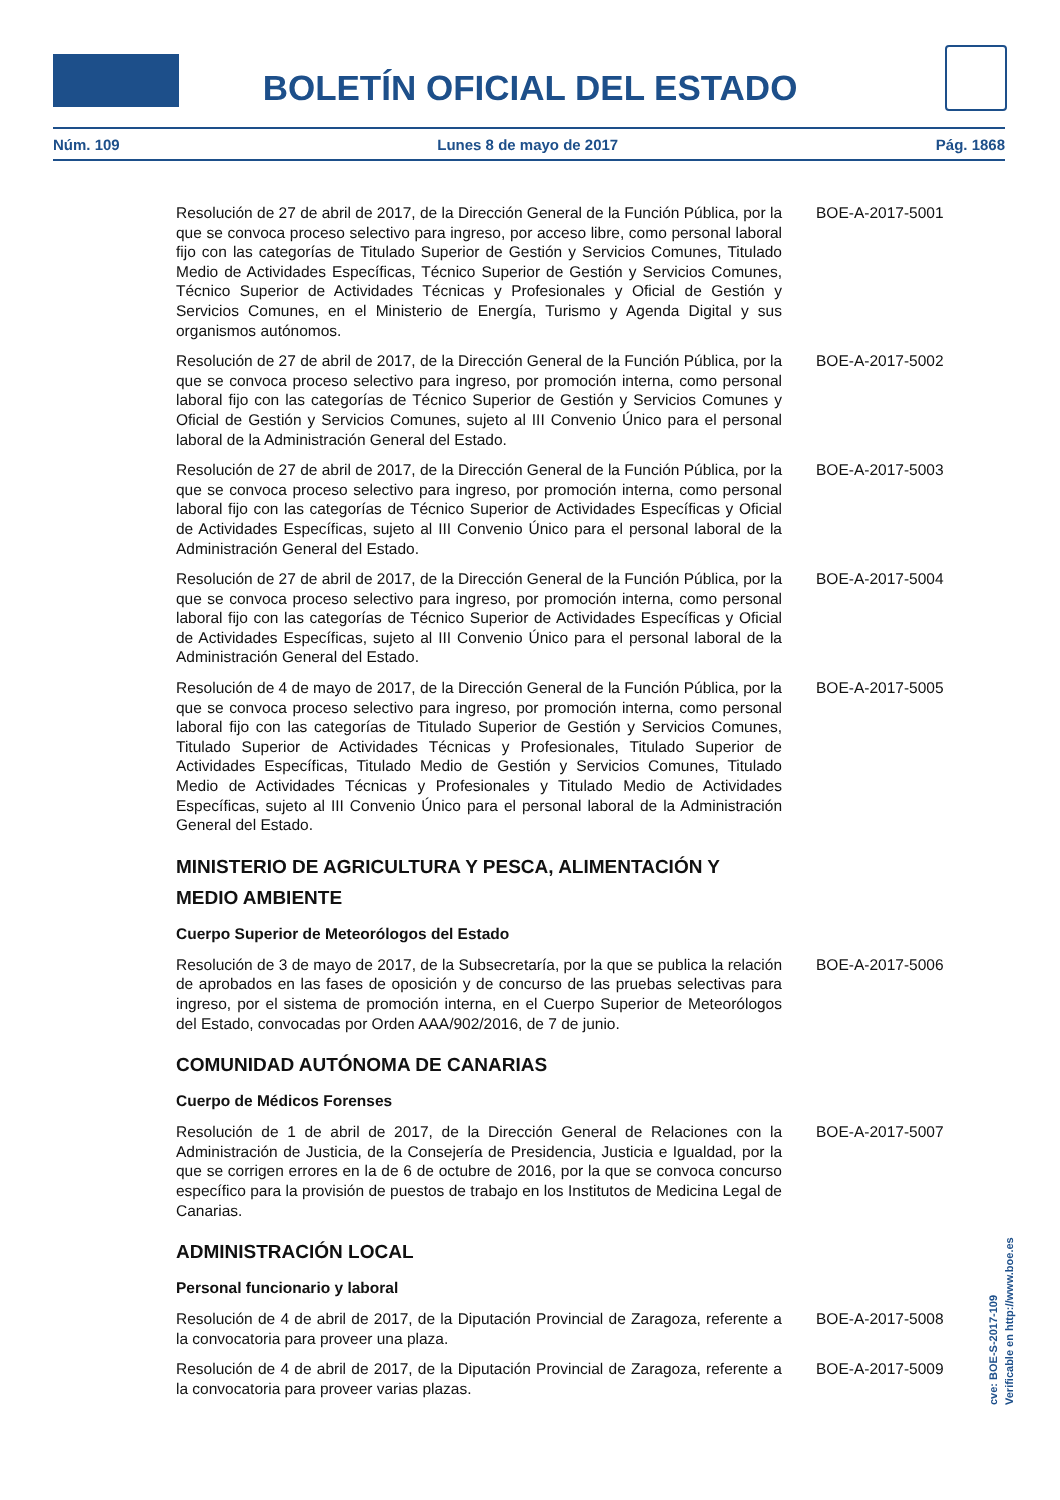BOLETÍN OFICIAL DEL ESTADO
Núm. 109 Lunes 8 de mayo de 2017 Pág. 1868
Resolución de 27 de abril de 2017, de la Dirección General de la Función Pública, por la que se convoca proceso selectivo para ingreso, por acceso libre, como personal laboral fijo con las categorías de Titulado Superior de Gestión y Servicios Comunes, Titulado Medio de Actividades Específicas, Técnico Superior de Gestión y Servicios Comunes, Técnico Superior de Actividades Técnicas y Profesionales y Oficial de Gestión y Servicios Comunes, en el Ministerio de Energía, Turismo y Agenda Digital y sus organismos autónomos.
BOE-A-2017-5001
Resolución de 27 de abril de 2017, de la Dirección General de la Función Pública, por la que se convoca proceso selectivo para ingreso, por promoción interna, como personal laboral fijo con las categorías de Técnico Superior de Gestión y Servicios Comunes y Oficial de Gestión y Servicios Comunes, sujeto al III Convenio Único para el personal laboral de la Administración General del Estado.
BOE-A-2017-5002
Resolución de 27 de abril de 2017, de la Dirección General de la Función Pública, por la que se convoca proceso selectivo para ingreso, por promoción interna, como personal laboral fijo con las categorías de Técnico Superior de Actividades Específicas y Oficial de Actividades Específicas, sujeto al III Convenio Único para el personal laboral de la Administración General del Estado.
BOE-A-2017-5003
Resolución de 27 de abril de 2017, de la Dirección General de la Función Pública, por la que se convoca proceso selectivo para ingreso, por promoción interna, como personal laboral fijo con las categorías de Técnico Superior de Actividades Específicas y Oficial de Actividades Específicas, sujeto al III Convenio Único para el personal laboral de la Administración General del Estado.
BOE-A-2017-5004
Resolución de 4 de mayo de 2017, de la Dirección General de la Función Pública, por la que se convoca proceso selectivo para ingreso, por promoción interna, como personal laboral fijo con las categorías de Titulado Superior de Gestión y Servicios Comunes, Titulado Superior de Actividades Técnicas y Profesionales, Titulado Superior de Actividades Específicas, Titulado Medio de Gestión y Servicios Comunes, Titulado Medio de Actividades Técnicas y Profesionales y Titulado Medio de Actividades Específicas, sujeto al III Convenio Único para el personal laboral de la Administración General del Estado.
BOE-A-2017-5005
MINISTERIO DE AGRICULTURA Y PESCA, ALIMENTACIÓN Y MEDIO AMBIENTE
Cuerpo Superior de Meteorólogos del Estado
Resolución de 3 de mayo de 2017, de la Subsecretaría, por la que se publica la relación de aprobados en las fases de oposición y de concurso de las pruebas selectivas para ingreso, por el sistema de promoción interna, en el Cuerpo Superior de Meteorólogos del Estado, convocadas por Orden AAA/902/2016, de 7 de junio.
BOE-A-2017-5006
COMUNIDAD AUTÓNOMA DE CANARIAS
Cuerpo de Médicos Forenses
Resolución de 1 de abril de 2017, de la Dirección General de Relaciones con la Administración de Justicia, de la Consejería de Presidencia, Justicia e Igualdad, por la que se corrigen errores en la de 6 de octubre de 2016, por la que se convoca concurso específico para la provisión de puestos de trabajo en los Institutos de Medicina Legal de Canarias.
BOE-A-2017-5007
ADMINISTRACIÓN LOCAL
Personal funcionario y laboral
Resolución de 4 de abril de 2017, de la Diputación Provincial de Zaragoza, referente a la convocatoria para proveer una plaza.
BOE-A-2017-5008
Resolución de 4 de abril de 2017, de la Diputación Provincial de Zaragoza, referente a la convocatoria para proveer varias plazas.
BOE-A-2017-5009
cve: BOE-S-2017-109
Verificable en http://www.boe.es